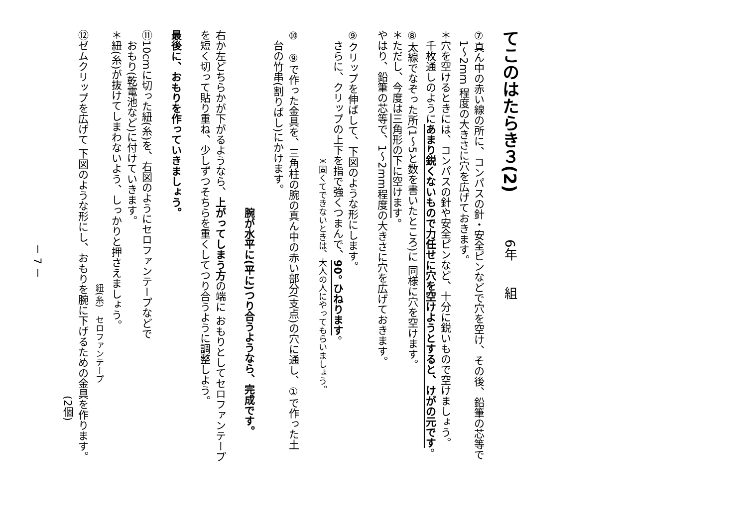てこのはたらき３(2)　6年　　組
⑦真ん中の赤い線の所に、コンパスの針・安全ピンなどで穴を空け、その後、鉛筆の芯等で
　1～2mm 程度の大きさに穴を広げておきます。
＊穴を空けるときには、コンパスの針や安全ピンなど、十分に鋭いもので空けましょう。
　千枚通しのようにあまり鋭くないもので力任せに穴を空けようとすると、けがの元です。
⑧太線でなぞった所(1～5と数を書いたところ)に 同様に穴を空けます。
＊ただし、今度は三角形の下に空けます。
やはり、鉛筆の芯等で、1～2mm程度の大きさに穴を広げておきます。
⑨クリップを伸ばして、下図のような形にします。
　さらに、クリップの上下を指で強くつまんで、90° ひねります。
　　　　　　　　　　　　　　　＊固くてできないときは、大人の人にやってもらいましょう。
⑩　⑨で作った金具を、三角柱の腕の真ん中の赤い部分(支点)の穴に通し、①で作った土
　台の竹串(割りばし)にかけます。
　　　　　　　　　　　　　　　　　腕が水平に(平に)つり合うようなら、完成です。
右か左どちらかが下がるようなら、上がってしまう方の端に おもりとしてセロファンテープ
を短く切って貼り重ね、少しずつそちらを重くしてつり合うように調整しよう。
最後に、おもりを作っていきましょう。
⑪10cmに切った紐(糸)を、右図のようにセロファンテープなどで
　おもり(乾電池など)に付けていきます。
＊紐(糸)が抜けてしまわないよう、しっかりと押さえましょう。
　　　　　　　　　　　　　　　　　　　　　　　　　　　　　　紐(糸)　セロファンテープ
⑫ゼムクリップを広げて 下図のような形にし、おもりを腕に下げるための金具を作ります。
　　　　　　　　　　　　　　　　　　　　　　　　　　　　　　　　　　　(2個)
－ 7 －